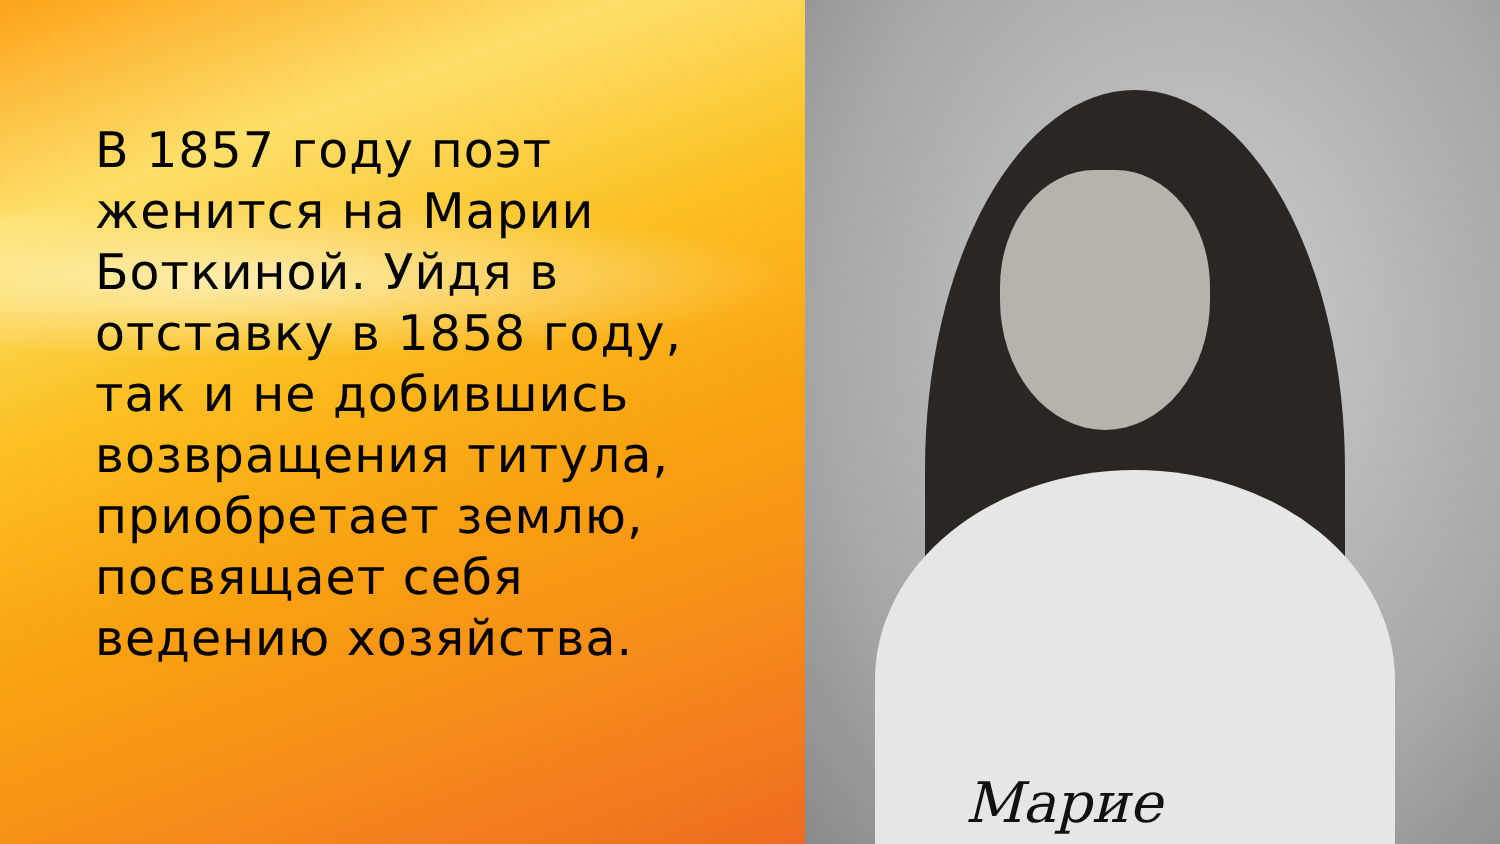В 1857 году поэт
женится на Марии
Боткиной. Уйдя в
отставку в 1858 году,
так и не добившись
возвращения титула,
приобретает землю,
посвящает себя
ведению хозяйства.
Марие